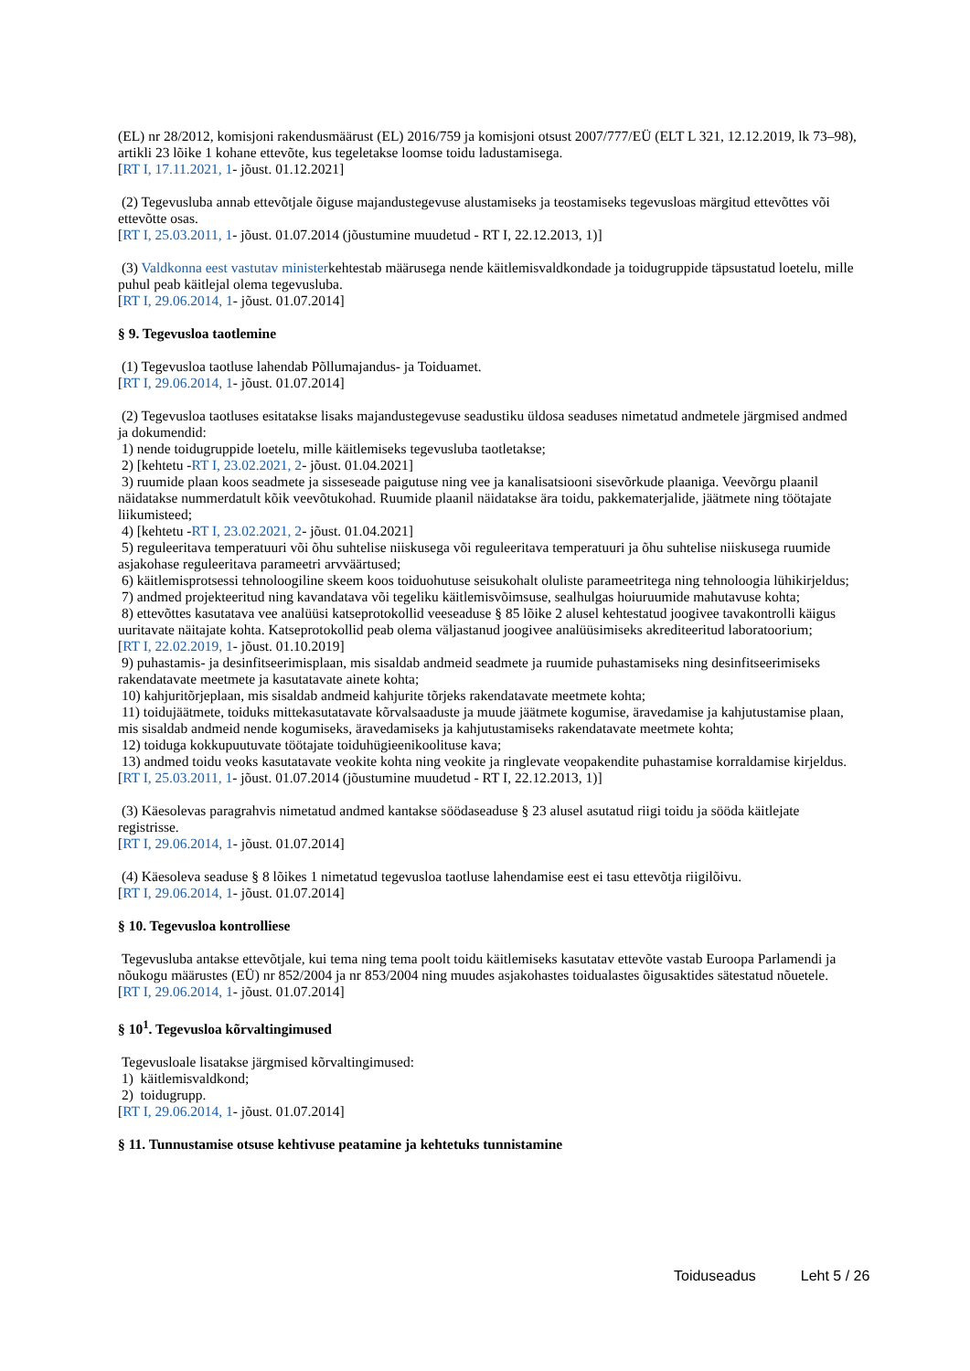(EL) nr 28/2012, komisjoni rakendusmäärust (EL) 2016/759 ja komisjoni otsust 2007/777/EÜ (ELT L 321, 12.12.2019, lk 73–98), artikli 23 lõike 1 kohane ettevõte, kus tegeletakse loomse toidu ladustamisega.
[RT I, 17.11.2021, 1- jõust. 01.12.2021]
(2) Tegevusluba annab ettevõtjale õiguse majandustegevuse alustamiseks ja teostamiseks tegevusloas märgitud ettevõttes või ettevõtte osas.
[RT I, 25.03.2011, 1- jõust. 01.07.2014 (jõustumine muudetud - RT I, 22.12.2013, 1)]
(3) Valdkonna eest vastutav ministerkehtestab määrusega nende käitlemisvaldkondade ja toidugruppide täpsustatud loetelu, mille puhul peab käitlejal olema tegevusluba.
[RT I, 29.06.2014, 1- jõust. 01.07.2014]
§ 9. Tegevusloa taotlemine
(1) Tegevusloa taotluse lahendab Põllumajandus- ja Toiduamet.
[RT I, 29.06.2014, 1- jõust. 01.07.2014]
(2) Tegevusloa taotluses esitatakse lisaks majandustegevuse seadustiku üldosa seaduses nimetatud andmetele järgmised andmed ja dokumendid:
1) nende toidugruppide loetelu, mille käitlemiseks tegevusluba taotletakse;
2) [kehtetu -RT I, 23.02.2021, 2- jõust. 01.04.2021]
3) ruumide plaan koos seadmete ja sisseseade paigutuse ning vee ja kanalisatsiooni sisevõrkude plaaniga. Veevõrgu plaanil näidatakse nummerdatult kõik veevõtukohad. Ruumide plaanil näidatakse ära toidu, pakkematerjalide, jäätmete ning töötajate liikumisteed;
4) [kehtetu -RT I, 23.02.2021, 2- jõust. 01.04.2021]
5) reguleeritava temperatuuri või õhu suhtelise niiskusega või reguleeritava temperatuuri ja õhu suhtelise niiskusega ruumide asjakohase reguleeritava parameetri arvväärtused;
6) käitlemisprotsessi tehnoloogiline skeem koos toiduohutuse seisukohalt oluliste parameetritega ning tehnoloogia lühikirjeldus;
7) andmed projekteeritud ning kavandatava või tegeliku käitlemisvõimsuse, sealhulgas hoiuruumide mahutavuse kohta;
8) ettevõttes kasutatava vee analüüsi katseprotokollid veeseaduse § 85 lõike 2 alusel kehtestatud joogivee tavakontrolli käigus uuritavate näitajate kohta. Katseprotokollid peab olema väljastanud joogivee analüüsimiseks akrediteeritud laboratoorium;
[RT I, 22.02.2019, 1- jõust. 01.10.2019]
9) puhastamis- ja desinfitseerimisplaan, mis sisaldab andmeid seadmete ja ruumide puhastamiseks ning desinfitseerimiseks rakendatavate meetmete ja kasutatavate ainete kohta;
10) kahjuritõrjeplaan, mis sisaldab andmeid kahjurite tõrjeks rakendatavate meetmete kohta;
11) toidujäätmete, toiduks mittekasutatavate kõrvalsaaduste ja muude jäätmete kogumise, äravedamise ja kahjutustamise plaan, mis sisaldab andmeid nende kogumiseks, äravedamiseks ja kahjutustamiseks rakendatavate meetmete kohta;
12) toiduga kokkupuutuvate töötajate toiduhügieenikoolituse kava;
13) andmed toidu veoks kasutatavate veokite kohta ning veokite ja ringlevate veopakendite puhastamise korraldamise kirjeldus.
[RT I, 25.03.2011, 1- jõust. 01.07.2014 (jõustumine muudetud - RT I, 22.12.2013, 1)]
(3) Käesolevas paragrahvis nimetatud andmed kantakse söödaseaduse § 23 alusel asutatud riigi toidu ja sööda käitlejate registrisse.
[RT I, 29.06.2014, 1- jõust. 01.07.2014]
(4) Käesoleva seaduse § 8 lõikes 1 nimetatud tegevusloa taotluse lahendamise eest ei tasu ettevõtja riigilõivu.
[RT I, 29.06.2014, 1- jõust. 01.07.2014]
§ 10. Tegevusloa kontrolliese
Tegevusluba antakse ettevõtjale, kui tema ning tema poolt toidu käitlemiseks kasutatav ettevõte vastab Euroopa Parlamendi ja nõukogu määrustes (EÜ) nr 852/2004 ja nr 853/2004 ning muudes asjakohastes toidualastes õigusaktides sätestatud nõuetele.
[RT I, 29.06.2014, 1- jõust. 01.07.2014]
§ 10<sup>1</sup>. Tegevusloa kõrvaltingimused
Tegevusloale lisatakse järgmised kõrvaltingimused:
1) käitlemisvaldkond;
2) toidugrupp.
[RT I, 29.06.2014, 1- jõust. 01.07.2014]
§ 11. Tunnustamise otsuse kehtivuse peatamine ja kehtetuks tunnistamine
Toiduseadus Leht 5 / 26